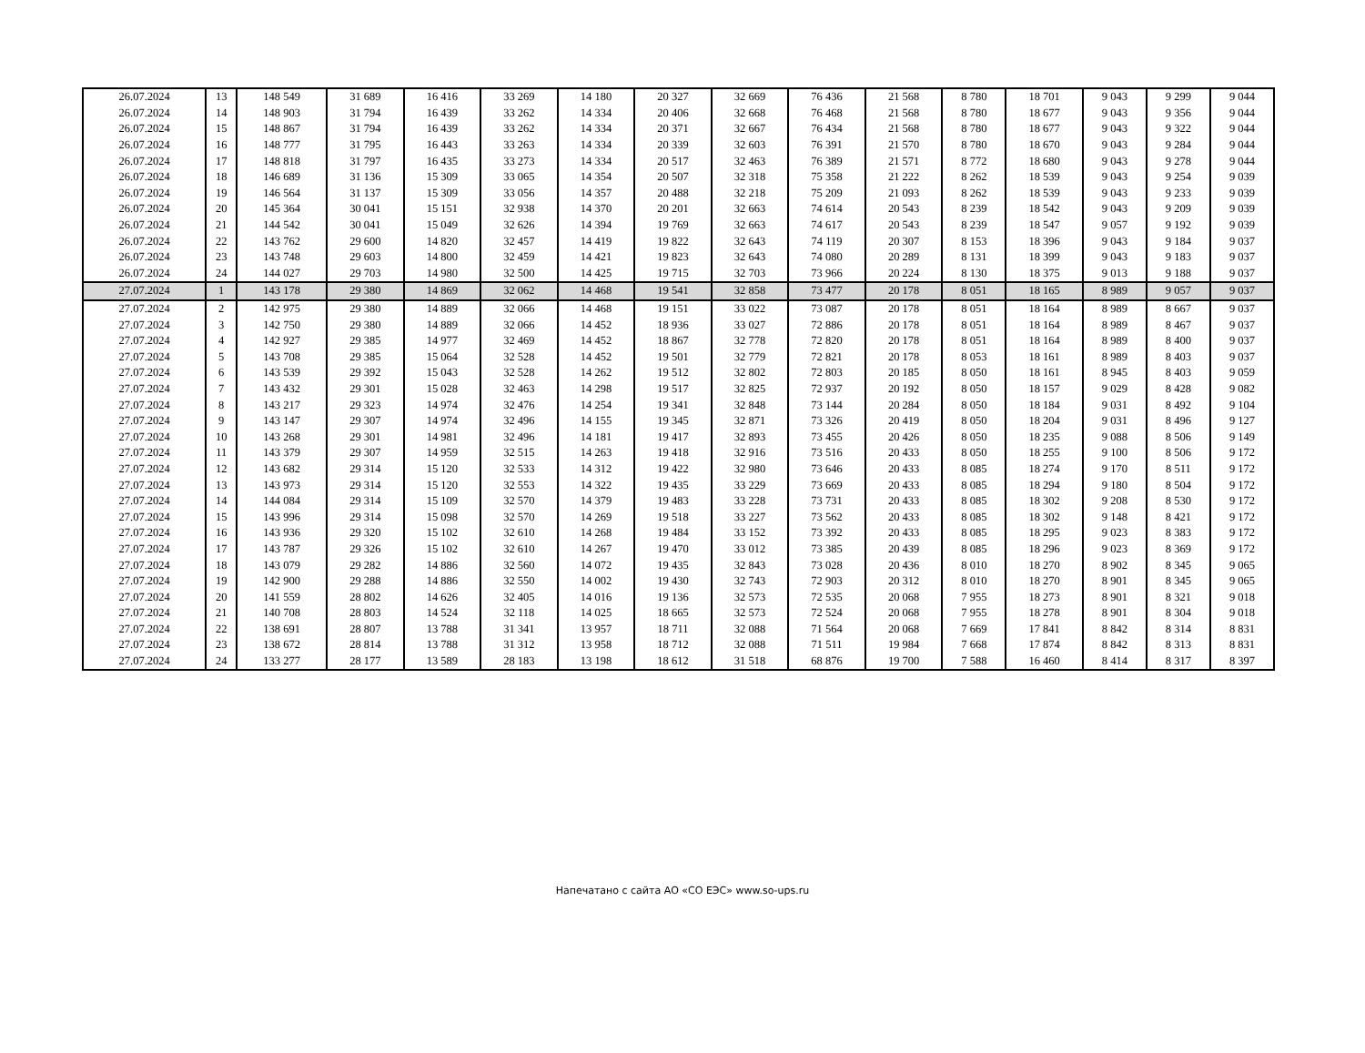| 26.07.2024 | 13 | 148 549 | 31 689 | 16 416 | 33 269 | 14 180 | 20 327 | 32 669 | 76 436 | 21 568 | 8 780 | 18 701 | 9 043 | 9 299 | 9 044 |
| 26.07.2024 | 14 | 148 903 | 31 794 | 16 439 | 33 262 | 14 334 | 20 406 | 32 668 | 76 468 | 21 568 | 8 780 | 18 677 | 9 043 | 9 356 | 9 044 |
| 26.07.2024 | 15 | 148 867 | 31 794 | 16 439 | 33 262 | 14 334 | 20 371 | 32 667 | 76 434 | 21 568 | 8 780 | 18 677 | 9 043 | 9 322 | 9 044 |
| 26.07.2024 | 16 | 148 777 | 31 795 | 16 443 | 33 263 | 14 334 | 20 339 | 32 603 | 76 391 | 21 570 | 8 780 | 18 670 | 9 043 | 9 284 | 9 044 |
| 26.07.2024 | 17 | 148 818 | 31 797 | 16 435 | 33 273 | 14 334 | 20 517 | 32 463 | 76 389 | 21 571 | 8 772 | 18 680 | 9 043 | 9 278 | 9 044 |
| 26.07.2024 | 18 | 146 689 | 31 136 | 15 309 | 33 065 | 14 354 | 20 507 | 32 318 | 75 358 | 21 222 | 8 262 | 18 539 | 9 043 | 9 254 | 9 039 |
| 26.07.2024 | 19 | 146 564 | 31 137 | 15 309 | 33 056 | 14 357 | 20 488 | 32 218 | 75 209 | 21 093 | 8 262 | 18 539 | 9 043 | 9 233 | 9 039 |
| 26.07.2024 | 20 | 145 364 | 30 041 | 15 151 | 32 938 | 14 370 | 20 201 | 32 663 | 74 614 | 20 543 | 8 239 | 18 542 | 9 043 | 9 209 | 9 039 |
| 26.07.2024 | 21 | 144 542 | 30 041 | 15 049 | 32 626 | 14 394 | 19 769 | 32 663 | 74 617 | 20 543 | 8 239 | 18 547 | 9 057 | 9 192 | 9 039 |
| 26.07.2024 | 22 | 143 762 | 29 600 | 14 820 | 32 457 | 14 419 | 19 822 | 32 643 | 74 119 | 20 307 | 8 153 | 18 396 | 9 043 | 9 184 | 9 037 |
| 26.07.2024 | 23 | 143 748 | 29 603 | 14 800 | 32 459 | 14 421 | 19 823 | 32 643 | 74 080 | 20 289 | 8 131 | 18 399 | 9 043 | 9 183 | 9 037 |
| 26.07.2024 | 24 | 144 027 | 29 703 | 14 980 | 32 500 | 14 425 | 19 715 | 32 703 | 73 966 | 20 224 | 8 130 | 18 375 | 9 013 | 9 188 | 9 037 |
| 27.07.2024 | 1 | 143 178 | 29 380 | 14 869 | 32 062 | 14 468 | 19 541 | 32 858 | 73 477 | 20 178 | 8 051 | 18 165 | 8 989 | 9 057 | 9 037 |
| 27.07.2024 | 2 | 142 975 | 29 380 | 14 889 | 32 066 | 14 468 | 19 151 | 33 022 | 73 087 | 20 178 | 8 051 | 18 164 | 8 989 | 8 667 | 9 037 |
| 27.07.2024 | 3 | 142 750 | 29 380 | 14 889 | 32 066 | 14 452 | 18 936 | 33 027 | 72 886 | 20 178 | 8 051 | 18 164 | 8 989 | 8 467 | 9 037 |
| 27.07.2024 | 4 | 142 927 | 29 385 | 14 977 | 32 469 | 14 452 | 18 867 | 32 778 | 72 820 | 20 178 | 8 051 | 18 164 | 8 989 | 8 400 | 9 037 |
| 27.07.2024 | 5 | 143 708 | 29 385 | 15 064 | 32 528 | 14 452 | 19 501 | 32 779 | 72 821 | 20 178 | 8 053 | 18 161 | 8 989 | 8 403 | 9 037 |
| 27.07.2024 | 6 | 143 539 | 29 392 | 15 043 | 32 528 | 14 262 | 19 512 | 32 802 | 72 803 | 20 185 | 8 050 | 18 161 | 8 945 | 8 403 | 9 059 |
| 27.07.2024 | 7 | 143 432 | 29 301 | 15 028 | 32 463 | 14 298 | 19 517 | 32 825 | 72 937 | 20 192 | 8 050 | 18 157 | 9 029 | 8 428 | 9 082 |
| 27.07.2024 | 8 | 143 217 | 29 323 | 14 974 | 32 476 | 14 254 | 19 341 | 32 848 | 73 144 | 20 284 | 8 050 | 18 184 | 9 031 | 8 492 | 9 104 |
| 27.07.2024 | 9 | 143 147 | 29 307 | 14 974 | 32 496 | 14 155 | 19 345 | 32 871 | 73 326 | 20 419 | 8 050 | 18 204 | 9 031 | 8 496 | 9 127 |
| 27.07.2024 | 10 | 143 268 | 29 301 | 14 981 | 32 496 | 14 181 | 19 417 | 32 893 | 73 455 | 20 426 | 8 050 | 18 235 | 9 088 | 8 506 | 9 149 |
| 27.07.2024 | 11 | 143 379 | 29 307 | 14 959 | 32 515 | 14 263 | 19 418 | 32 916 | 73 516 | 20 433 | 8 050 | 18 255 | 9 100 | 8 506 | 9 172 |
| 27.07.2024 | 12 | 143 682 | 29 314 | 15 120 | 32 533 | 14 312 | 19 422 | 32 980 | 73 646 | 20 433 | 8 085 | 18 274 | 9 170 | 8 511 | 9 172 |
| 27.07.2024 | 13 | 143 973 | 29 314 | 15 120 | 32 553 | 14 322 | 19 435 | 33 229 | 73 669 | 20 433 | 8 085 | 18 294 | 9 180 | 8 504 | 9 172 |
| 27.07.2024 | 14 | 144 084 | 29 314 | 15 109 | 32 570 | 14 379 | 19 483 | 33 228 | 73 731 | 20 433 | 8 085 | 18 302 | 9 208 | 8 530 | 9 172 |
| 27.07.2024 | 15 | 143 996 | 29 314 | 15 098 | 32 570 | 14 269 | 19 518 | 33 227 | 73 562 | 20 433 | 8 085 | 18 302 | 9 148 | 8 421 | 9 172 |
| 27.07.2024 | 16 | 143 936 | 29 320 | 15 102 | 32 610 | 14 268 | 19 484 | 33 152 | 73 392 | 20 433 | 8 085 | 18 295 | 9 023 | 8 383 | 9 172 |
| 27.07.2024 | 17 | 143 787 | 29 326 | 15 102 | 32 610 | 14 267 | 19 470 | 33 012 | 73 385 | 20 439 | 8 085 | 18 296 | 9 023 | 8 369 | 9 172 |
| 27.07.2024 | 18 | 143 079 | 29 282 | 14 886 | 32 560 | 14 072 | 19 435 | 32 843 | 73 028 | 20 436 | 8 010 | 18 270 | 8 902 | 8 345 | 9 065 |
| 27.07.2024 | 19 | 142 900 | 29 288 | 14 886 | 32 550 | 14 002 | 19 430 | 32 743 | 72 903 | 20 312 | 8 010 | 18 270 | 8 901 | 8 345 | 9 065 |
| 27.07.2024 | 20 | 141 559 | 28 802 | 14 626 | 32 405 | 14 016 | 19 136 | 32 573 | 72 535 | 20 068 | 7 955 | 18 273 | 8 901 | 8 321 | 9 018 |
| 27.07.2024 | 21 | 140 708 | 28 803 | 14 524 | 32 118 | 14 025 | 18 665 | 32 573 | 72 524 | 20 068 | 7 955 | 18 278 | 8 901 | 8 304 | 9 018 |
| 27.07.2024 | 22 | 138 691 | 28 807 | 13 788 | 31 341 | 13 957 | 18 711 | 32 088 | 71 564 | 20 068 | 7 669 | 17 841 | 8 842 | 8 314 | 8 831 |
| 27.07.2024 | 23 | 138 672 | 28 814 | 13 788 | 31 312 | 13 958 | 18 712 | 32 088 | 71 511 | 19 984 | 7 668 | 17 874 | 8 842 | 8 313 | 8 831 |
| 27.07.2024 | 24 | 133 277 | 28 177 | 13 589 | 28 183 | 13 198 | 18 612 | 31 518 | 68 876 | 19 700 | 7 588 | 16 460 | 8 414 | 8 317 | 8 397 |
Напечатано с сайта АО «СО ЕЭС» www.so-ups.ru